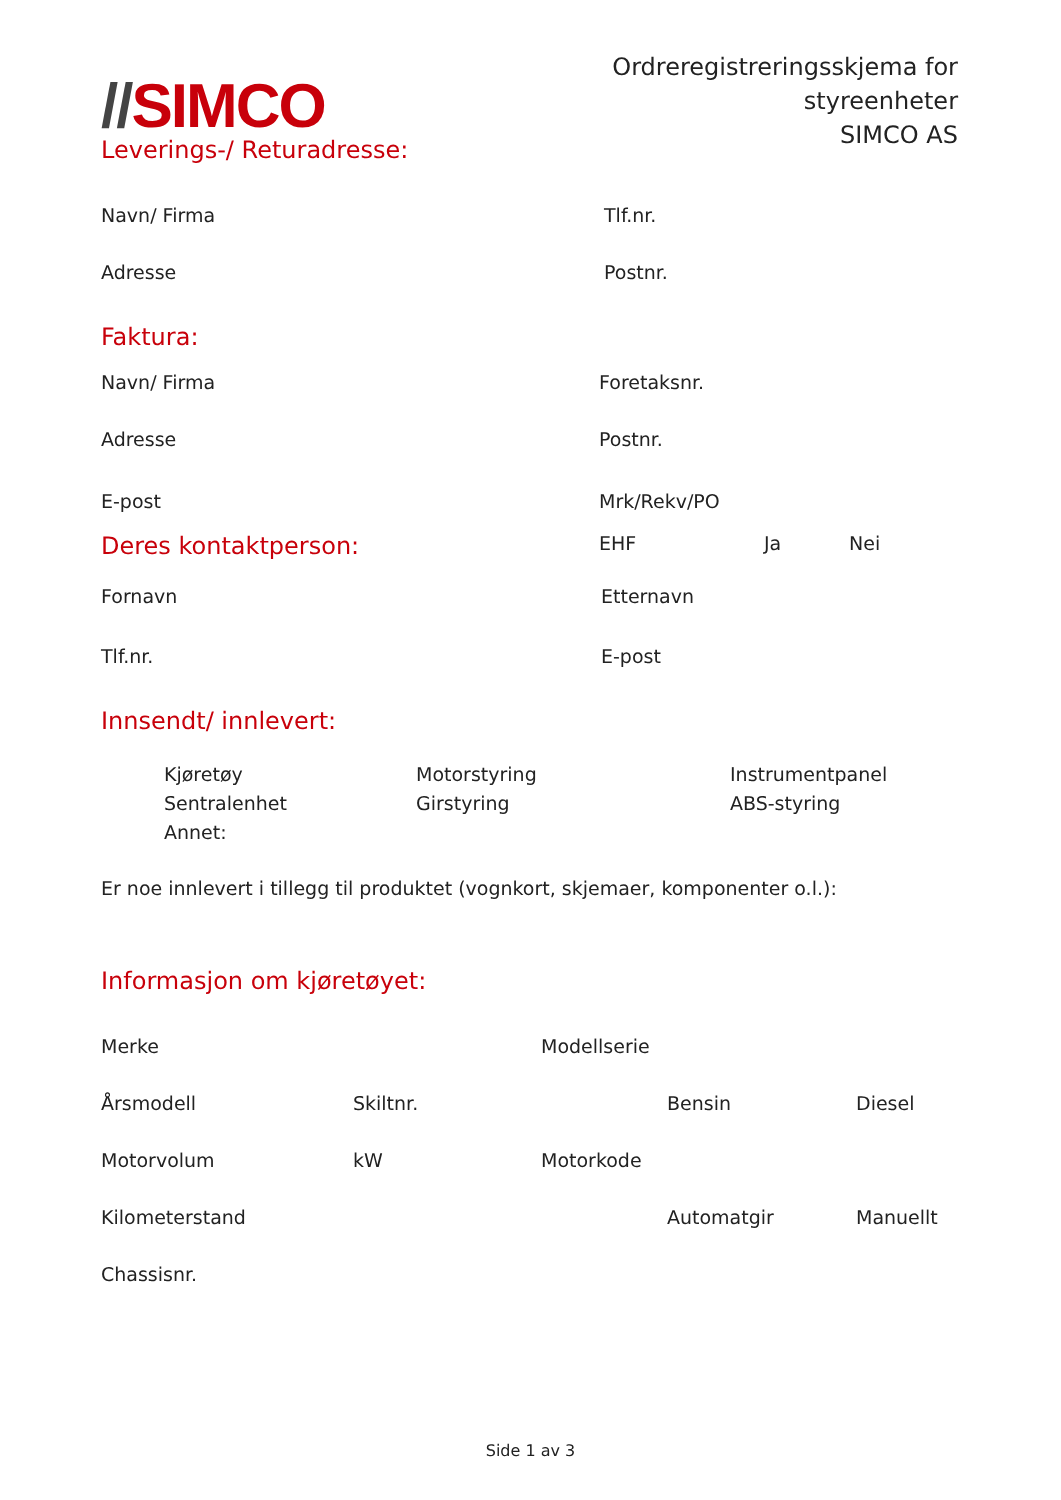//SIMCO
Ordreregistreringsskjema for
styreenheter
SIMCO AS
Leverings-/ Returadresse:
Navn/ Firma Tlf.nr.
Adresse Postnr.
Faktura:
Navn/ Firma Foretaksnr.
Adresse Postnr.
E-post Mrk/Rekv/PO
Deres kontaktperson:
EHF Ja Nei
Fornavn Etternavn
Tlf.nr. E-post
Innsendt/ innlevert:
Kjøretøy
Sentralenhet
Annet:
Motorstyring
Girstyring
Instrumentpanel
ABS-styring
Er noe innlevert i tillegg til produktet (vognkort, skjemaer, komponenter o.l.):
Informasjon om kjøretøyet:
Merke Modellserie
Årsmodell Skiltnr. Bensin Diesel
Motorvolum kW Motorkode
Kilometerstand Automatgir Manuellt
Chassisnr.
Side 1 av 3